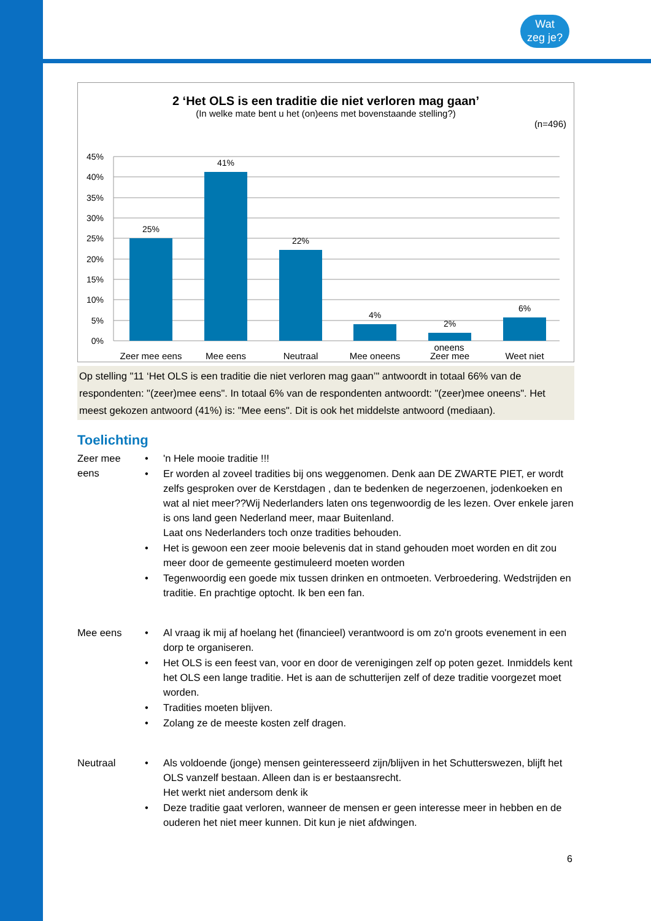Wat
zeg je?
2 ‘Het OLS is een traditie die niet verloren mag gaan’
(In welke mate bent u het (on)eens met bovenstaande stelling?)
(n=496)
45%
40%
35%
30%
25%
20%
15%
10%
5%
0%
25%
41%
22%
4%
2%
6%
Zeer mee eens
Mee eens
Neutraal
Mee oneens
Zeer mee
Weet niet
oneens
Op stelling "11 ‘Het OLS is een traditie die niet verloren mag gaan’" antwoordt in totaal 66% van de respondenten: "(zeer)mee eens". In totaal 6% van de respondenten antwoordt: "(zeer)mee oneens". Het meest gekozen antwoord (41%) is: "Mee eens". Dit is ook het middelste antwoord (mediaan).
Toelichting
Zeer mee eens
• 'n Hele mooie traditie !!!
• Er worden al zoveel tradities bij ons weggenomen. Denk aan DE ZWARTE PIET, er wordt zelfs gesproken over de Kerstdagen , dan te bedenken de negerzoenen, jodenkoeken en wat al niet meer??Wij Nederlanders laten ons tegenwoordig de les lezen. Over enkele jaren is ons land geen Nederland meer, maar Buitenland.
Laat ons Nederlanders toch onze tradities behouden.
• Het is gewoon een zeer mooie belevenis dat in stand gehouden moet worden en dit zou meer door de gemeente gestimuleerd moeten worden
• Tegenwoordig een goede mix tussen drinken en ontmoeten. Verbroedering. Wedstrijden en traditie. En prachtige optocht. Ik ben een fan.
Mee eens • Al vraag ik mij af hoelang het (financieel) verantwoord is om zo'n groots evenement in een dorp te organiseren.
• Het OLS is een feest van, voor en door de verenigingen zelf op poten gezet. Inmiddels kent het OLS een lange traditie. Het is aan de schutterijen zelf of deze traditie voorgezet moet worden.
• Tradities moeten blijven.
• Zolang ze de meeste kosten zelf dragen.
Neutraal • Als voldoende (jonge) mensen geinteresseerd zijn/blijven in het Schutterswezen, blijft het OLS vanzelf bestaan. Alleen dan is er bestaansrecht.
Het werkt niet andersom denk ik
• Deze traditie gaat verloren, wanneer de mensen er geen interesse meer in hebben en de ouderen het niet meer kunnen. Dit kun je niet afdwingen.
6